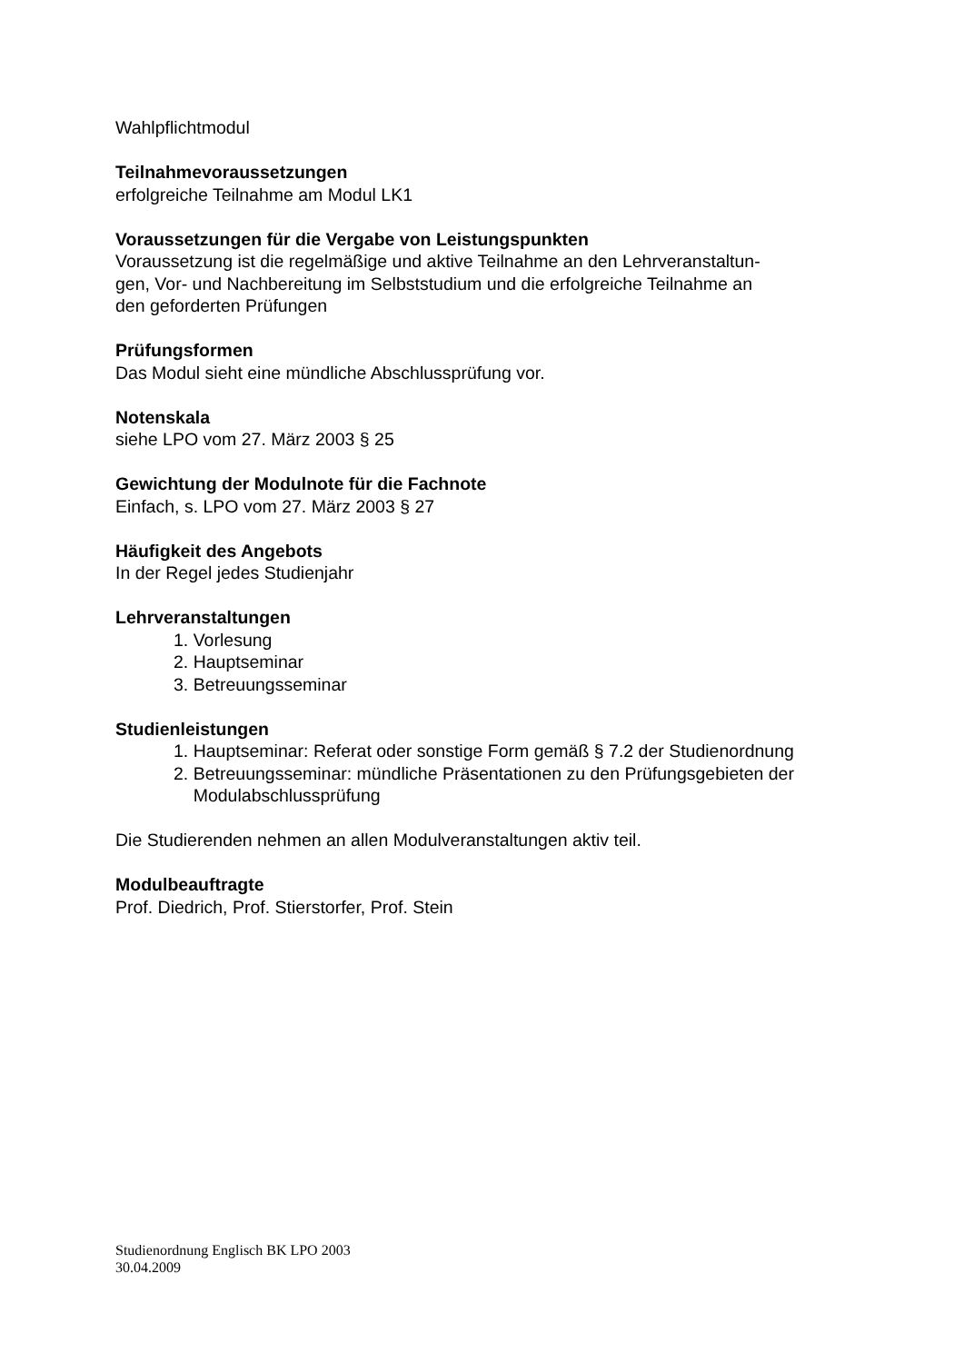Wahlpflichtmodul
Teilnahmevoraussetzungen
erfolgreiche Teilnahme am Modul LK1
Voraussetzungen für die Vergabe von Leistungspunkten
Voraussetzung ist die regelmäßige und aktive Teilnahme an den Lehrveranstaltun-
gen, Vor- und Nachbereitung im Selbststudium und die erfolgreiche Teilnahme an
den geforderten Prüfungen
Prüfungsformen
Das Modul sieht eine mündliche Abschlussprüfung vor.
Notenskala
siehe LPO vom 27. März 2003 § 25
Gewichtung der Modulnote für die Fachnote
Einfach, s. LPO vom 27. März 2003 § 27
Häufigkeit des Angebots
In der Regel jedes Studienjahr
Lehrveranstaltungen
1. Vorlesung
2. Hauptseminar
3. Betreuungsseminar
Studienleistungen
1. Hauptseminar: Referat oder sonstige Form gemäß § 7.2 der Studienordnung
2. Betreuungsseminar: mündliche Präsentationen zu den Prüfungsgebieten der
Modulabschlussprüfung
Die Studierenden nehmen an allen Modulveranstaltungen aktiv teil.
Modulbeauftragte
Prof. Diedrich, Prof. Stierstorfer, Prof. Stein
Studienordnung Englisch BK LPO 2003
30.04.2009